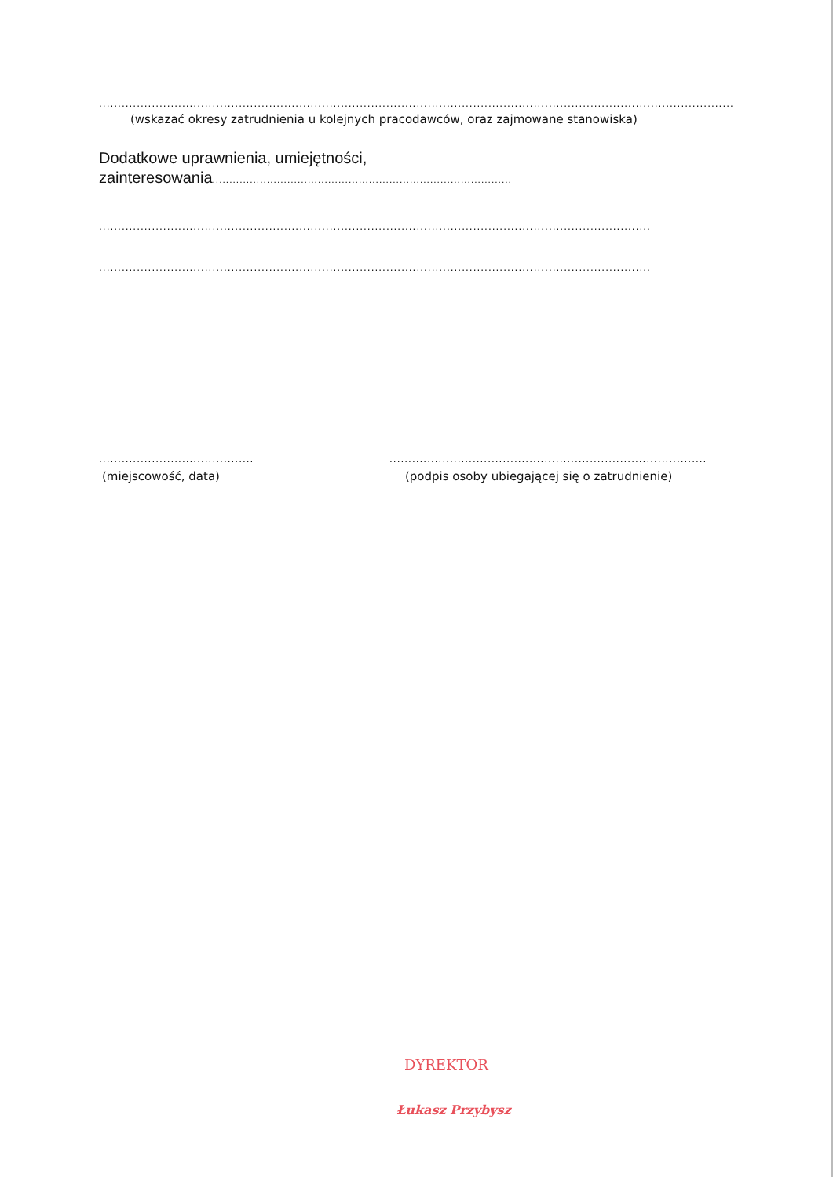.............................................................................................................................................................................................................................
(wskazać okresy zatrudnienia u kolejnych pracodawców, oraz zajmowane stanowiska)
Dodatkowe uprawnienia, umiejętności,
zainteresowania........................................................................................
..................................................................................................................................................
..................................................................................................................................................
.........................................................
(miejscowość, data)
.........................................................................................................................
(podpis osoby ubiegającej się o zatrudnienie)
DYREKTOR
Łukasz Przybysz